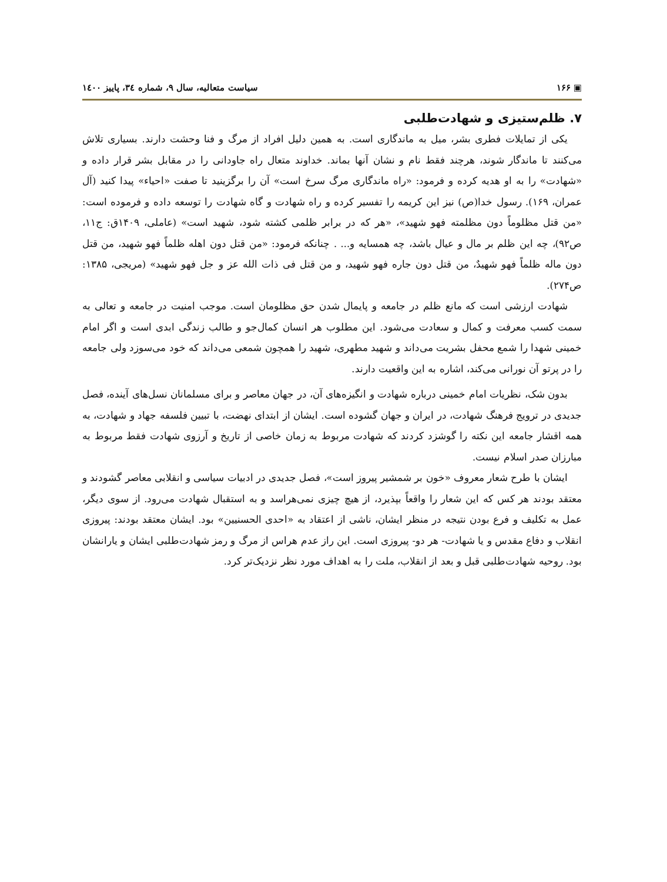▣ ۱۶۶ سیاست متعالیه، سال ۹، شماره ۳٤، پاییز ۱٤۰۰
۷. ظلم‌ستیزی و شهادت‌طلبی
یکی از تمایلات فطری بشر، میل به ماندگاری است. به همین دلیل افراد از مرگ و فنا وحشت دارند. بسیاری تلاش می‌کنند تا ماندگار شوند، هرچند فقط نام و نشان آنها بماند. خداوند متعال راه جاودانی را در مقابل بشر قرار داده و «شهادت» را به او هدیه کرده و فرمود: «راه ماندگاری مرگ سرخ است» آن را برگزینید تا صفت «احیاء» پیدا کنید (آل عمران، ۱۶۹). رسول خدا(ص) نیز این کریمه را تفسیر کرده و راه شهادت و گاه شهادت را توسعه داده و فرموده است: «من قتل مظلوماً دون مظلمته فهو شهید»، «هر که در برابر ظلمی کشته شود، شهید است» (عاملی، ۱۴۰۹ق: ج۱۱، ص۹۲)، چه این ظلم بر مال و عیال باشد، چه همسایه و... . چنانکه فرمود: «من قتل دون اهله ظلماً فهو شهید، من قتل دون ماله ظلماً فهو شهیدٌ، من قتل دون جاره فهو شهید، و من قتل فی ذات الله عز و جل فهو شهید» (مریجی، ۱۳۸۵: ص۲۷۴).
شهادت ارزشی است که مانع ظلم در جامعه و پایمال شدن حق مظلومان است. موجب امنیت در جامعه و تعالی به سمت کسب معرفت و کمال و سعادت می‌شود. این مطلوب هر انسان کمال‌جو و طالب زندگی ابدی است و اگر امام خمینی شهدا را شمع محفل بشریت می‌داند و شهید مطهری، شهید را همچون شمعی می‌داند که خود می‌سوزد ولی جامعه را در پرتو آن نورانی می‌کند، اشاره به این واقعیت دارند.
بدون شک، نظریات امام خمینی درباره شهادت و انگیزه‌های آن، در جهان معاصر و برای مسلمانان نسل‌های آینده، فصل جدیدی در ترویج فرهنگ شهادت، در ایران و جهان گشوده است. ایشان از ابتدای نهضت، با تبیین فلسفه جهاد و شهادت، به همه اقشار جامعه این نکته را گوشزد کردند که شهادت مربوط به زمان خاصی از تاریخ و آرزوی شهادت فقط مربوط به مبارزان صدر اسلام نیست.
ایشان با طرح شعار معروف «خون بر شمشیر پیروز است»، فصل جدیدی در ادبیات سیاسی و انقلابی معاصر گشودند و معتقد بودند هر کس که این شعار را واقعاً بپذیرد، از هیچ چیزی نمی‌هراسد و به استقبال شهادت می‌رود. از سوی دیگر، عمل به تکلیف و فرع بودن نتیجه در منظر ایشان، ناشی از اعتقاد به «احدی الحسنیین» بود. ایشان معتقد بودند: پیروزی انقلاب و دفاع مقدس و یا شهادت- هر دو- پیروزی است. این راز عدم هراس از مرگ و رمز شهادت‌طلبی ایشان و یارانشان بود. روحیه شهادت‌طلبی قبل و بعد از انقلاب، ملت را به اهداف مورد نظر نزدیک‌تر کرد.